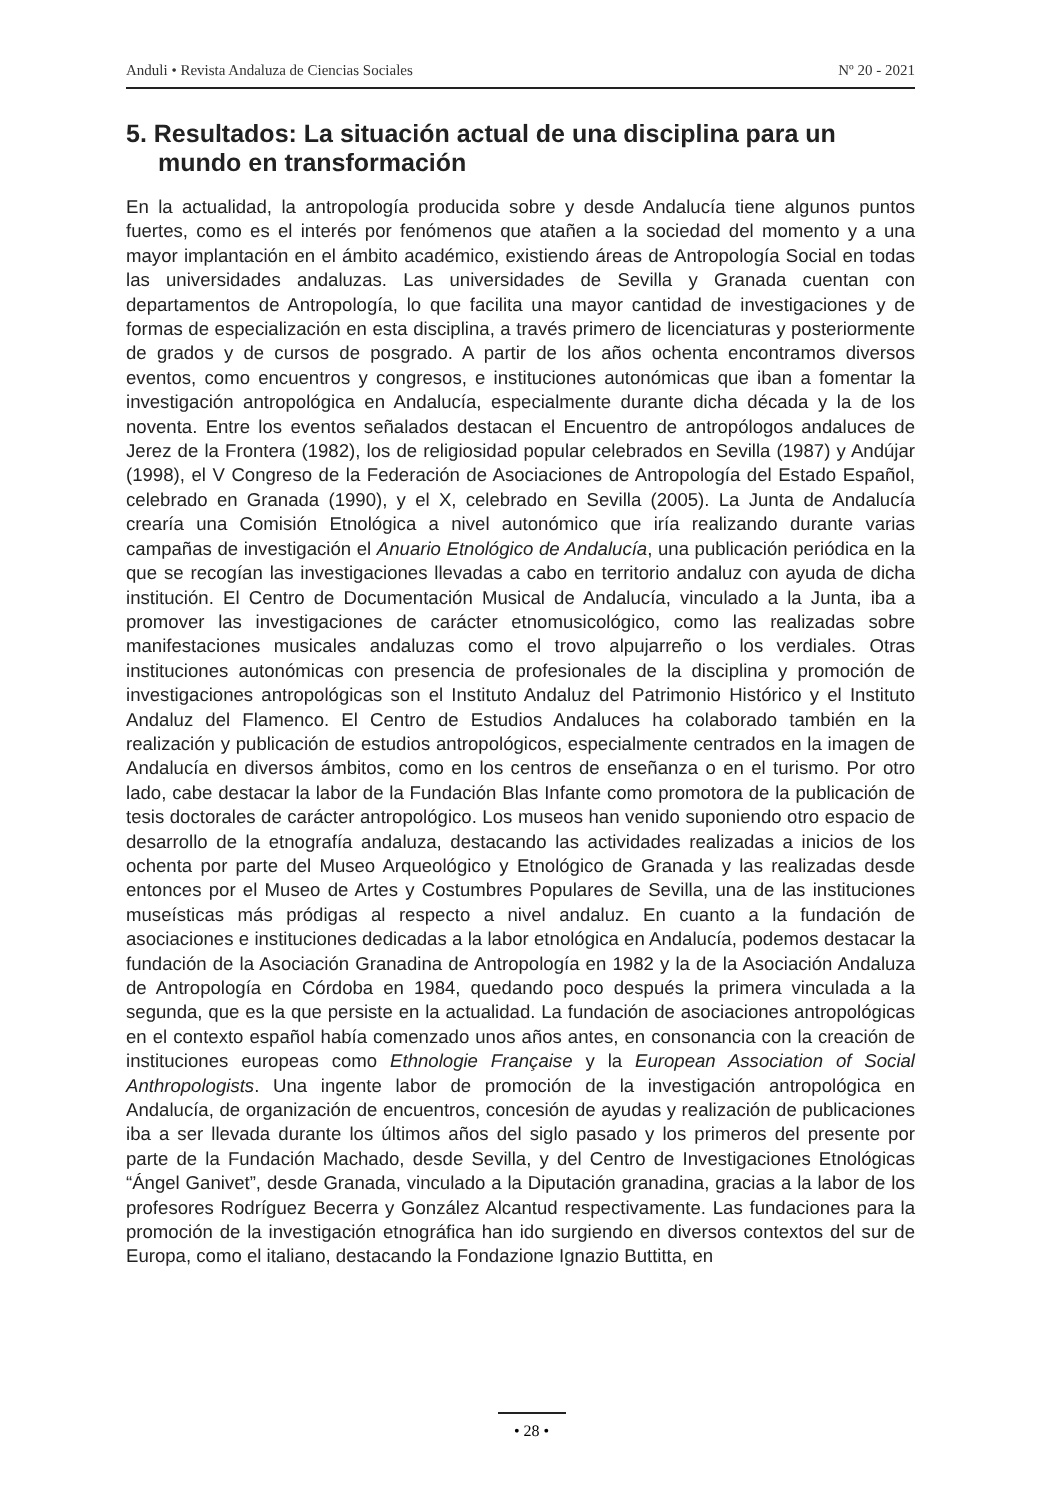Anduli • Revista Andaluza de Ciencias Sociales Nº 20 - 2021
5. Resultados: La situación actual de una disciplina para un mundo en transformación
En la actualidad, la antropología producida sobre y desde Andalucía tiene algunos puntos fuertes, como es el interés por fenómenos que atañen a la sociedad del momento y a una mayor implantación en el ámbito académico, existiendo áreas de Antropología Social en todas las universidades andaluzas. Las universidades de Sevilla y Granada cuentan con departamentos de Antropología, lo que facilita una mayor cantidad de investigaciones y de formas de especialización en esta disciplina, a través primero de licenciaturas y posteriormente de grados y de cursos de posgrado. A partir de los años ochenta encontramos diversos eventos, como encuentros y congresos, e instituciones autonómicas que iban a fomentar la investigación antropológica en Andalucía, especialmente durante dicha década y la de los noventa. Entre los eventos señalados destacan el Encuentro de antropólogos andaluces de Jerez de la Frontera (1982), los de religiosidad popular celebrados en Sevilla (1987) y Andújar (1998), el V Congreso de la Federación de Asociaciones de Antropología del Estado Español, celebrado en Granada (1990), y el X, celebrado en Sevilla (2005). La Junta de Andalucía crearía una Comisión Etnológica a nivel autonómico que iría realizando durante varias campañas de investigación el Anuario Etnológico de Andalucía, una publicación periódica en la que se recogían las investigaciones llevadas a cabo en territorio andaluz con ayuda de dicha institución. El Centro de Documentación Musical de Andalucía, vinculado a la Junta, iba a promover las investigaciones de carácter etnomusicológico, como las realizadas sobre manifestaciones musicales andaluzas como el trovo alpujarreño o los verdiales. Otras instituciones autonómicas con presencia de profesionales de la disciplina y promoción de investigaciones antropológicas son el Instituto Andaluz del Patrimonio Histórico y el Instituto Andaluz del Flamenco. El Centro de Estudios Andaluces ha colaborado también en la realización y publicación de estudios antropológicos, especialmente centrados en la imagen de Andalucía en diversos ámbitos, como en los centros de enseñanza o en el turismo. Por otro lado, cabe destacar la labor de la Fundación Blas Infante como promotora de la publicación de tesis doctorales de carácter antropológico. Los museos han venido suponiendo otro espacio de desarrollo de la etnografía andaluza, destacando las actividades realizadas a inicios de los ochenta por parte del Museo Arqueológico y Etnológico de Granada y las realizadas desde entonces por el Museo de Artes y Costumbres Populares de Sevilla, una de las instituciones museísticas más pródigas al respecto a nivel andaluz. En cuanto a la fundación de asociaciones e instituciones dedicadas a la labor etnológica en Andalucía, podemos destacar la fundación de la Asociación Granadina de Antropología en 1982 y la de la Asociación Andaluza de Antropología en Córdoba en 1984, quedando poco después la primera vinculada a la segunda, que es la que persiste en la actualidad. La fundación de asociaciones antropológicas en el contexto español había comenzado unos años antes, en consonancia con la creación de instituciones europeas como Ethnologie Française y la European Association of Social Anthropologists. Una ingente labor de promoción de la investigación antropológica en Andalucía, de organización de encuentros, concesión de ayudas y realización de publicaciones iba a ser llevada durante los últimos años del siglo pasado y los primeros del presente por parte de la Fundación Machado, desde Sevilla, y del Centro de Investigaciones Etnológicas “Ángel Ganivet”, desde Granada, vinculado a la Diputación granadina, gracias a la labor de los profesores Rodríguez Becerra y González Alcantud respectivamente. Las fundaciones para la promoción de la investigación etnográfica han ido surgiendo en diversos contextos del sur de Europa, como el italiano, destacando la Fondazione Ignazio Buttitta, en
• 28 •